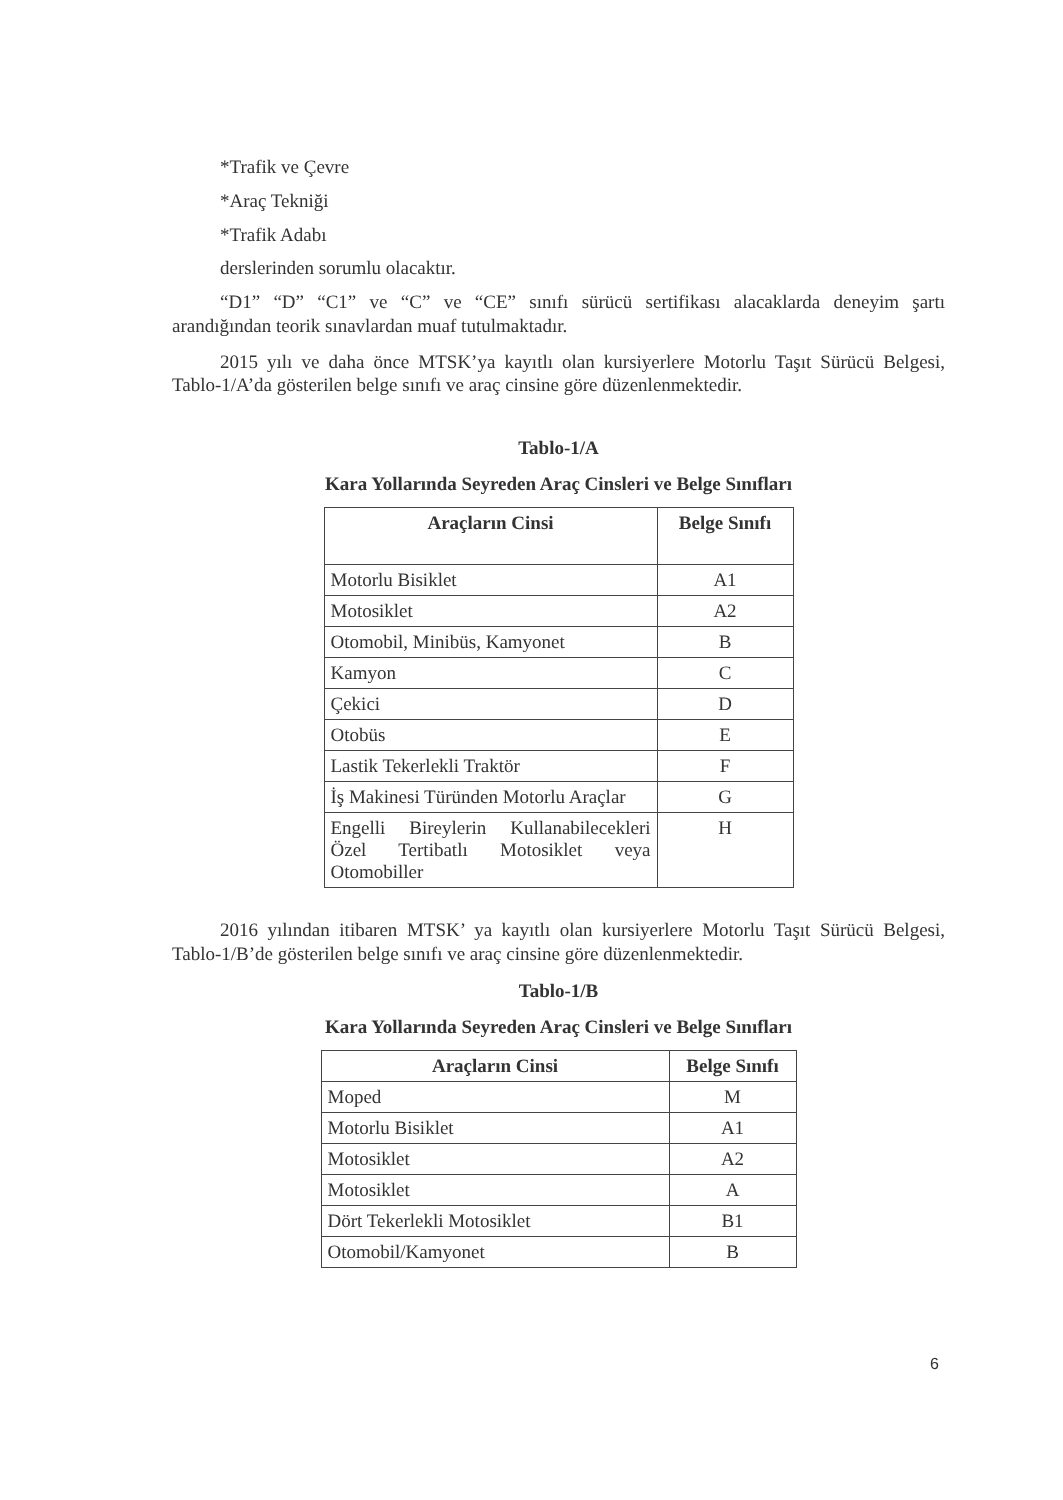*Trafik ve Çevre
*Araç Tekniği
*Trafik Adabı
derslerinden sorumlu olacaktır.
“D1” “D” “C1” ve “C” ve “CE” sınıfı sürücü sertifikası alacaklarda deneyim şartı arandığından teorik sınavlardan muaf tutulmaktadır.
2015 yılı ve daha önce MTSK’ya kayıtlı olan kursiyerlere Motorlu Taşıt Sürücü Belgesi, Tablo-1/A’da gösterilen belge sınıfı ve araç cinsine göre düzenlenmektedir.
Tablo-1/A
Kara Yollarında Seyreden Araç Cinsleri ve Belge Sınıfları
| Araçların Cinsi | Belge Sınıfı |
| --- | --- |
| Motorlu Bisiklet | A1 |
| Motosiklet | A2 |
| Otomobil, Minibüs, Kamyonet | B |
| Kamyon | C |
| Çekici | D |
| Otobüs | E |
| Lastik Tekerlekli Traktör | F |
| İş Makinesi Türünden Motorlu Araçlar | G |
| Engelli Bireylerin Kullanabilecekleri Özel Tertibatlı Motosiklet veya Otomobiller | H |
2016 yılından itibaren MTSK’ ya kayıtlı olan kursiyerlere Motorlu Taşıt Sürücü Belgesi, Tablo-1/B’de gösterilen belge sınıfı ve araç cinsine göre düzenlenmektedir.
Tablo-1/B
Kara Yollarında Seyreden Araç Cinsleri ve Belge Sınıfları
| Araçların Cinsi | Belge Sınıfı |
| --- | --- |
| Moped | M |
| Motorlu Bisiklet | A1 |
| Motosiklet | A2 |
| Motosiklet | A |
| Dört Tekerlekli Motosiklet | B1 |
| Otomobil/Kamyonet | B |
6